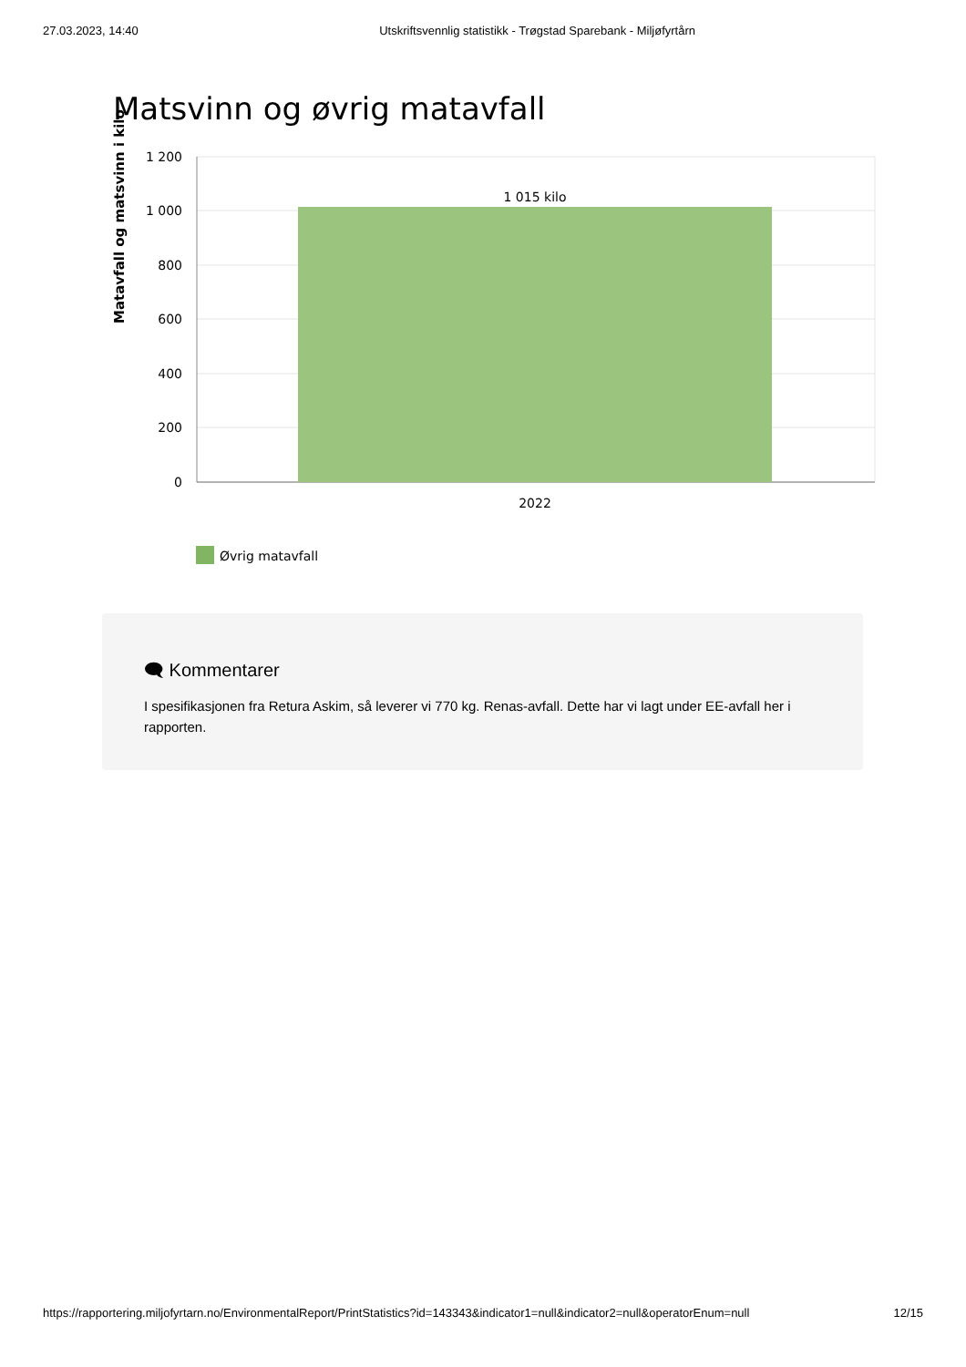27.03.2023, 14:40 Utskriftsvennlig statistikk - Trøgstad Sparebank - Miljøfyrtårn
Matsvinn og øvrig matavfall
Matavfall og matsvinn i kilo
1 200
1 000
800
600
400
200
0
1 015 kilo
2022
Øvrig matavfall
🗨 Kommentarer
I spesifikasjonen fra Retura Askim, så leverer vi 770 kg. Renas-avfall. Dette har vi lagt under EE-avfall her i rapporten.
https://rapportering.miljofyrtarn.no/EnvironmentalReport/PrintStatistics?id=143343&indicator1=null&indicator2=null&operatorEnum=null 12/15